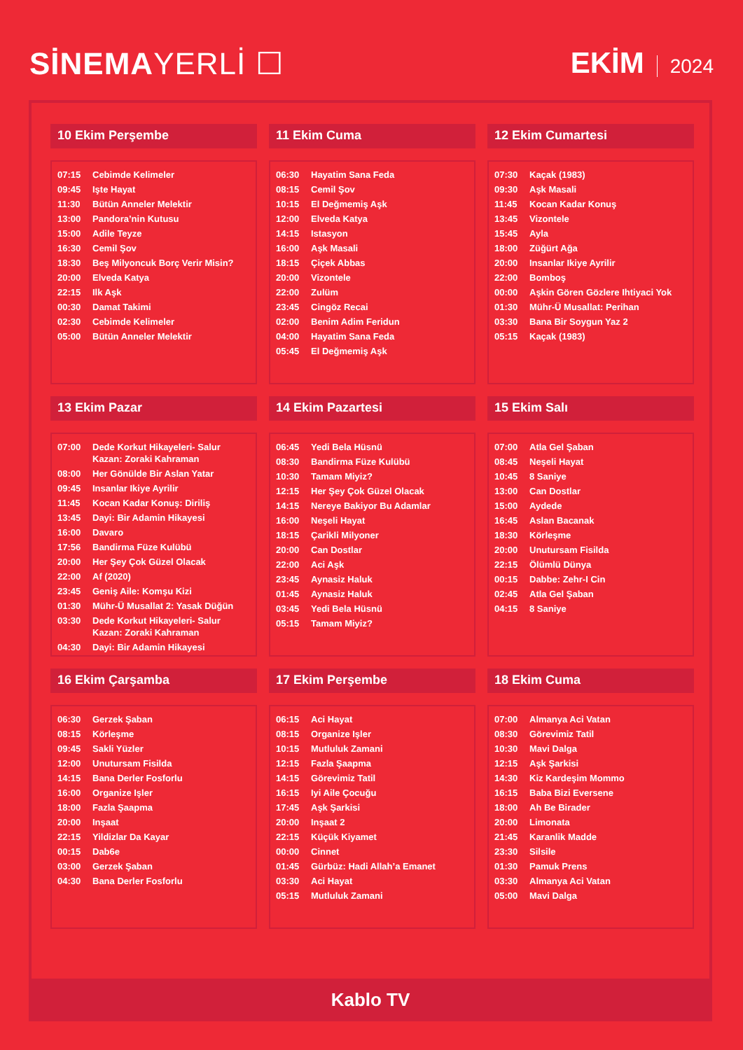SİNEMAYERLİ ☐ EKİM 2024
10 Ekim Perşembe
| 07:15 | Cebimde Kelimeler |
| 09:45 | Işte Hayat |
| 11:30 | Bütün Anneler Melektir |
| 13:00 | Pandora’nin Kutusu |
| 15:00 | Adile Teyze |
| 16:30 | Cemil Şov |
| 18:30 | Beş Milyoncuk Borç Verir Misin? |
| 20:00 | Elveda Katya |
| 22:15 | Ilk Aşk |
| 00:30 | Damat Takimi |
| 02:30 | Cebimde Kelimeler |
| 05:00 | Bütün Anneler Melektir |
11 Ekim Cuma
| 06:30 | Hayatim Sana Feda |
| 08:15 | Cemil Şov |
| 10:15 | El Değmemiş Aşk |
| 12:00 | Elveda Katya |
| 14:15 | Istasyon |
| 16:00 | Aşk Masali |
| 18:15 | Çiçek Abbas |
| 20:00 | Vizontele |
| 22:00 | Zulüm |
| 23:45 | Cingöz Recai |
| 02:00 | Benim Adim Feridun |
| 04:00 | Hayatim Sana Feda |
| 05:45 | El Değmemiş Aşk |
12 Ekim Cumartesi
| 07:30 | Kaçak (1983) |
| 09:30 | Aşk Masali |
| 11:45 | Kocan Kadar Konuş |
| 13:45 | Vizontele |
| 15:45 | Ayla |
| 18:00 | Züğürt Ağa |
| 20:00 | Insanlar Ikiye Ayrilir |
| 22:00 | Bomboş |
| 00:00 | Aşkin Gören Gözlere Ihtiyaci Yok |
| 01:30 | Mühr-Ü Musallat: Perihan |
| 03:30 | Bana Bir Soygun Yaz 2 |
| 05:15 | Kaçak (1983) |
13 Ekim Pazar
| 07:00 | Dede Korkut Hikayeleri- Salur Kazan: Zoraki Kahraman |
| 08:00 | Her Gönülde Bir Aslan Yatar |
| 09:45 | Insanlar Ikiye Ayrilir |
| 11:45 | Kocan Kadar Konuş: Diriliş |
| 13:45 | Dayi: Bir Adamin Hikayesi |
| 16:00 | Davaro |
| 17:56 | Bandirma Füze Kulübü |
| 20:00 | Her Şey Çok Güzel Olacak |
| 22:00 | Af (2020) |
| 23:45 | Geniş Aile: Komşu Kizi |
| 01:30 | Mühr-Ü Musallat 2: Yasak Düğün |
| 03:30 | Dede Korkut Hikayeleri- Salur Kazan: Zoraki Kahraman |
| 04:30 | Dayi: Bir Adamin Hikayesi |
14 Ekim Pazartesi
| 06:45 | Yedi Bela Hüsnü |
| 08:30 | Bandirma Füze Kulübü |
| 10:30 | Tamam Miyiz? |
| 12:15 | Her Şey Çok Güzel Olacak |
| 14:15 | Nereye Bakiyor Bu Adamlar |
| 16:00 | Neşeli Hayat |
| 18:15 | Çarikli Milyoner |
| 20:00 | Can Dostlar |
| 22:00 | Aci Aşk |
| 23:45 | Aynasiz Haluk |
| 01:45 | Aynasiz Haluk |
| 03:45 | Yedi Bela Hüsnü |
| 05:15 | Tamam Miyiz? |
15 Ekim Salı
| 07:00 | Atla Gel Şaban |
| 08:45 | Neşeli Hayat |
| 10:45 | 8 Saniye |
| 13:00 | Can Dostlar |
| 15:00 | Aydede |
| 16:45 | Aslan Bacanak |
| 18:30 | Körleşme |
| 20:00 | Unutursam Fisilda |
| 22:15 | Ölümlü Dünya |
| 00:15 | Dabbe: Zehr-I Cin |
| 02:45 | Atla Gel Şaban |
| 04:15 | 8 Saniye |
16 Ekim Çarşamba
| 06:30 | Gerzek Şaban |
| 08:15 | Körleşme |
| 09:45 | Sakli Yüzler |
| 12:00 | Unutursam Fisilda |
| 14:15 | Bana Derler Fosforlu |
| 16:00 | Organize Işler |
| 18:00 | Fazla Şaapma |
| 20:00 | Inşaat |
| 22:15 | Yildizlar Da Kayar |
| 00:15 | Dab6e |
| 03:00 | Gerzek Şaban |
| 04:30 | Bana Derler Fosforlu |
17 Ekim Perşembe
| 06:15 | Aci Hayat |
| 08:15 | Organize Işler |
| 10:15 | Mutluluk Zamani |
| 12:15 | Fazla Şaapma |
| 14:15 | Görevimiz Tatil |
| 16:15 | Iyi Aile Çocuğu |
| 17:45 | Aşk Şarkisi |
| 20:00 | Inşaat 2 |
| 22:15 | Küçük Kiyamet |
| 00:00 | Cinnet |
| 01:45 | Gürbüz: Hadi Allah’a Emanet |
| 03:30 | Aci Hayat |
| 05:15 | Mutluluk Zamani |
18 Ekim Cuma
| 07:00 | Almanya Aci Vatan |
| 08:30 | Görevimiz Tatil |
| 10:30 | Mavi Dalga |
| 12:15 | Aşk Şarkisi |
| 14:30 | Kiz Kardeşim Mommo |
| 16:15 | Baba Bizi Eversene |
| 18:00 | Ah Be Birader |
| 20:00 | Limonata |
| 21:45 | Karanlik Madde |
| 23:30 | Silsile |
| 01:30 | Pamuk Prens |
| 03:30 | Almanya Aci Vatan |
| 05:00 | Mavi Dalga |
Kablo TV